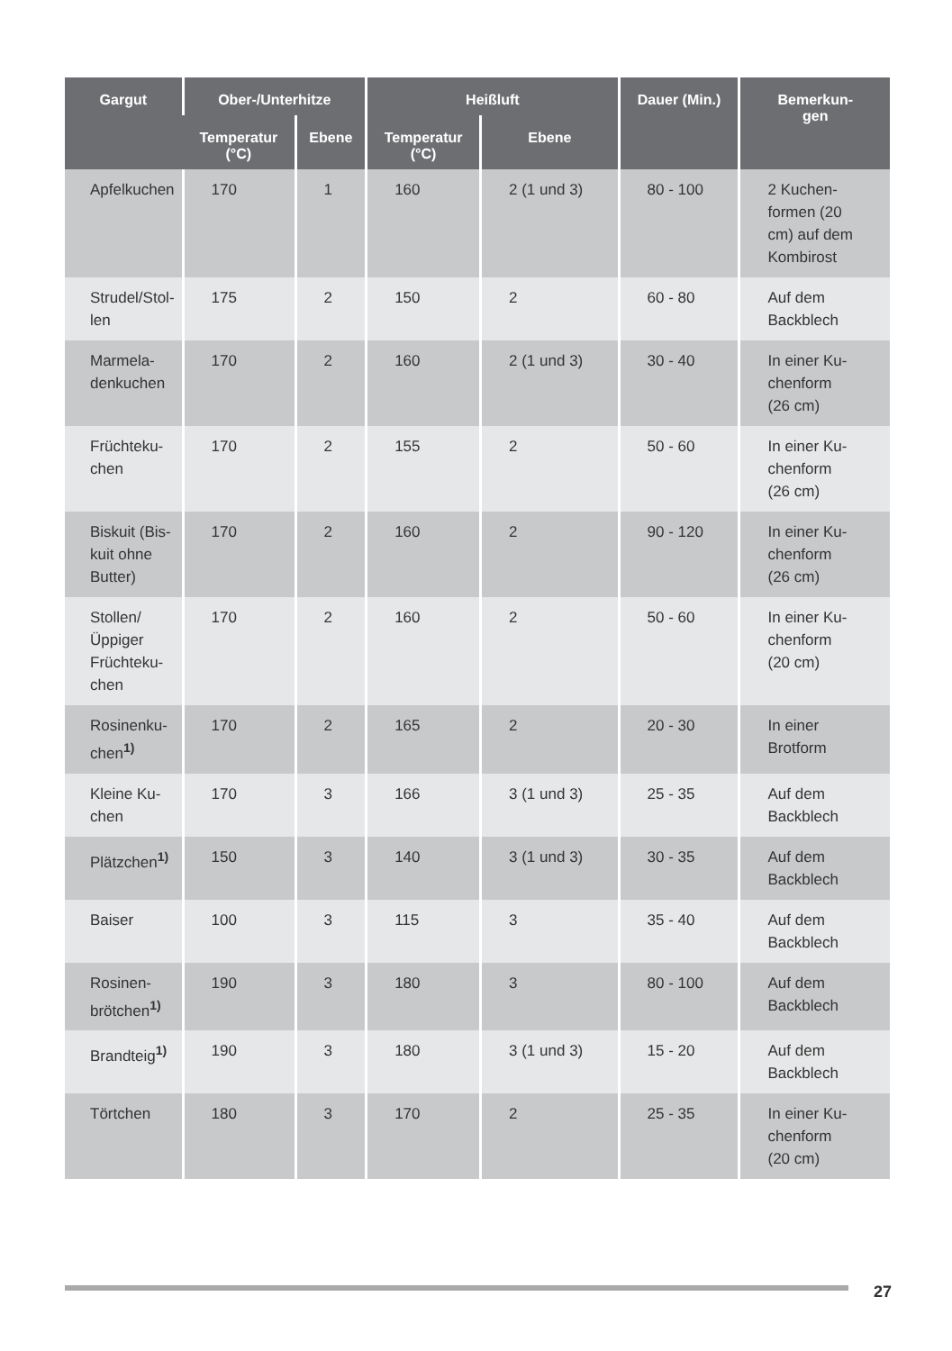| Gargut | Ober-/Unterhitze | | Heißluft | | Dauer (Min.) | Bemerkun- gen |
| --- | --- | --- | --- | --- | --- | --- |
| | Temperatur (°C) | Ebene | Temperatur (°C) | Ebene | | |
| Apfelkuchen | 170 | 1 | 160 | 2 (1 und 3) | 80 - 100 | 2 Kuchen- formen (20 cm) auf dem Kombirost |
| Strudel/Stol- len | 175 | 2 | 150 | 2 | 60 - 80 | Auf dem Backblech |
| Marmela- denkuchen | 170 | 2 | 160 | 2 (1 und 3) | 30 - 40 | In einer Ku- chenform (26 cm) |
| Früchteku- chen | 170 | 2 | 155 | 2 | 50 - 60 | In einer Ku- chenform (26 cm) |
| Biskuit (Bis- kuit ohne Butter) | 170 | 2 | 160 | 2 | 90 - 120 | In einer Ku- chenform (26 cm) |
| Stollen/ Üppiger Früchteku- chen | 170 | 2 | 160 | 2 | 50 - 60 | In einer Ku- chenform (20 cm) |
| Rosinenku- chen<sup>1)</sup> | 170 | 2 | 165 | 2 | 20 - 30 | In einer Brotform |
| Kleine Ku- chen | 170 | 3 | 166 | 3 (1 und 3) | 25 - 35 | Auf dem Backblech |
| Plätzchen<sup>1)</sup> | 150 | 3 | 140 | 3 (1 und 3) | 30 - 35 | Auf dem Backblech |
| Baiser | 100 | 3 | 115 | 3 | 35 - 40 | Auf dem Backblech |
| Rosinen- brötchen<sup>1)</sup> | 190 | 3 | 180 | 3 | 80 - 100 | Auf dem Backblech |
| Brandteig<sup>1)</sup> | 190 | 3 | 180 | 3 (1 und 3) | 15 - 20 | Auf dem Backblech |
| Törtchen | 180 | 3 | 170 | 2 | 25 - 35 | In einer Ku- chenform (20 cm) |
27